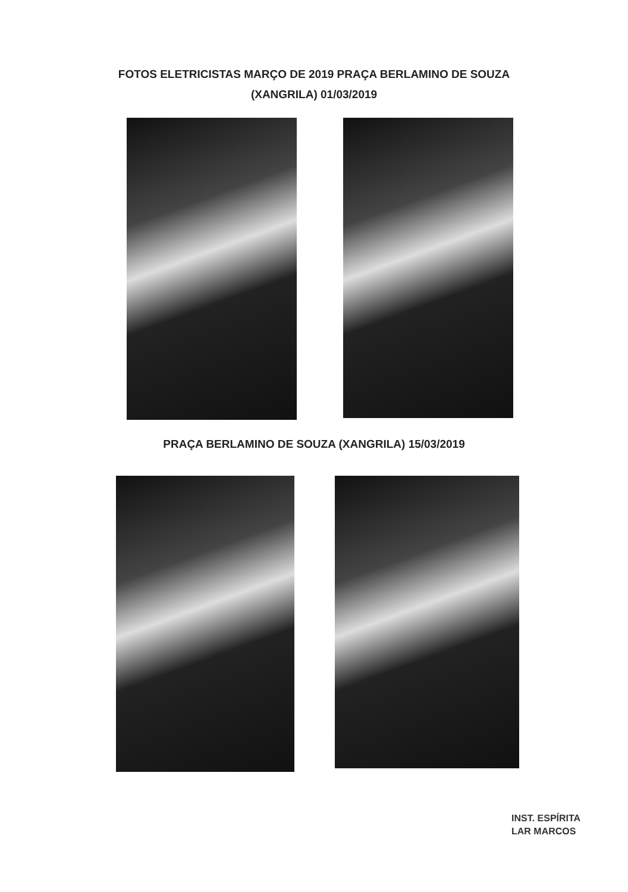FOTOS ELETRICISTAS MARÇO DE 2019 PRAÇA BERLAMINO DE SOUZA
(XANGRILA) 01/03/2019
PRAÇA BERLAMINO DE SOUZA (XANGRILA) 15/03/2019
INST. ESPÍRITA
LAR MARCOS